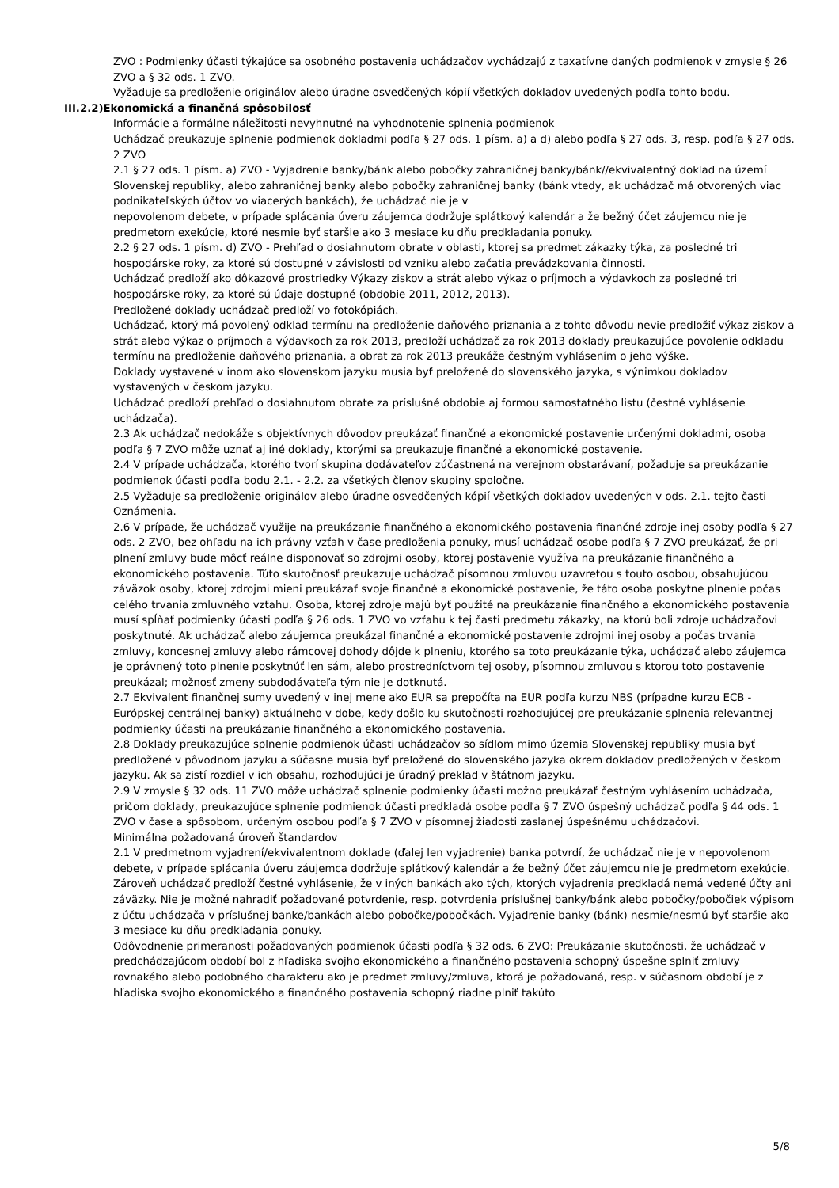ZVO : Podmienky účasti týkajúce sa osobného postavenia uchádzačov vychádzajú z taxatívne daných podmienok v zmysle § 26 ZVO a § 32 ods. 1 ZVO.
Vyžaduje sa predloženie originálov alebo úradne osvedčených kópií všetkých dokladov uvedených podľa tohto bodu.
III.2.2)Ekonomická a finančná spôsobilosť
Informácie a formálne náležitosti nevyhnutné na vyhodnotenie splnenia podmienok
Uchádzač preukazuje splnenie podmienok dokladmi podľa § 27 ods. 1 písm. a) a d) alebo podľa § 27 ods. 3, resp. podľa § 27 ods. 2 ZVO
2.1 § 27 ods. 1 písm. a) ZVO - Vyjadrenie banky/bánk alebo pobočky zahraničnej banky/bánk//ekvivalentný doklad na území Slovenskej republiky, alebo zahraničnej banky alebo pobočky zahraničnej banky (bánk vtedy, ak uchádzač má otvorených viac podnikateľských účtov vo viacerých bankách), že uchádzač nie je v
nepovolenom debete, v prípade splácania úveru záujemca dodržuje splátkový kalendár a že bežný účet záujemcu nie je predmetom exekúcie, ktoré nesmie byť staršie ako 3 mesiace ku dňu predkladania ponuky.
2.2 § 27 ods. 1 písm. d) ZVO - Prehľad o dosiahnutom obrate v oblasti, ktorej sa predmet zákazky týka, za posledné tri hospodárske roky, za ktoré sú dostupné v závislosti od vzniku alebo začatia prevádzkovania činnosti.
Uchádzač predloží ako dôkazové prostriedky Výkazy ziskov a strát alebo výkaz o príjmoch a výdavkoch za posledné tri hospodárske roky, za ktoré sú údaje dostupné (obdobie 2011, 2012, 2013).
Predložené doklady uchádzač predloží vo fotokópiách.
Uchádzač, ktorý má povolený odklad termínu na predloženie daňového priznania a z tohto dôvodu nevie predložiť výkaz ziskov a strát alebo výkaz o príjmoch a výdavkoch za rok 2013, predloží uchádzač za rok 2013 doklady preukazujúce povolenie odkladu termínu na predloženie daňového priznania, a obrat za rok 2013 preukáže čestným vyhlásením o jeho výške.
Doklady vystavené v inom ako slovenskom jazyku musia byť preložené do slovenského jazyka, s výnimkou dokladov vystavených v českom jazyku.
Uchádzač predloží prehľad o dosiahnutom obrate za príslušné obdobie aj formou samostatného listu (čestné vyhlásenie uchádzača).
2.3 Ak uchádzač nedokáže s objektívnych dôvodov preukázať finančné a ekonomické postavenie určenými dokladmi, osoba podľa § 7 ZVO môže uznať aj iné doklady, ktorými sa preukazuje finančné a ekonomické postavenie.
2.4 V prípade uchádzača, ktorého tvorí skupina dodávateľov zúčastnená na verejnom obstarávaní, požaduje sa preukázanie podmienok účasti podľa bodu 2.1. - 2.2. za všetkých členov skupiny spoločne.
2.5 Vyžaduje sa predloženie originálov alebo úradne osvedčených kópií všetkých dokladov uvedených v ods. 2.1. tejto časti Oznámenia.
2.6 V prípade, že uchádzač využije na preukázanie finančného a ekonomického postavenia finančné zdroje inej osoby podľa § 27 ods. 2 ZVO, bez ohľadu na ich právny vzťah v čase predloženia ponuky, musí uchádzač osobe podľa § 7 ZVO preukázať, že pri plnení zmluvy bude môcť reálne disponovať so zdrojmi osoby, ktorej postavenie využíva na preukázanie finančného a ekonomického postavenia. Túto skutočnosť preukazuje uchádzač písomnou zmluvou uzavretou s touto osobou, obsahujúcou záväzok osoby, ktorej zdrojmi mieni preukázať svoje finančné a ekonomické postavenie, že táto osoba poskytne plnenie počas celého trvania zmluvného vzťahu. Osoba, ktorej zdroje majú byť použité na preukázanie finančného a ekonomického postavenia musí spĺňať podmienky účasti podľa § 26 ods. 1 ZVO vo vzťahu k tej časti predmetu zákazky, na ktorú boli zdroje uchádzačovi poskytnuté. Ak uchádzač alebo záujemca preukázal finančné a ekonomické postavenie zdrojmi inej osoby a počas trvania zmluvy, koncesnej zmluvy alebo rámcovej dohody dôjde k plneniu, ktorého sa toto preukázanie týka, uchádzač alebo záujemca je oprávnený toto plnenie poskytnúť len sám, alebo prostredníctvom tej osoby, písomnou zmluvou s ktorou toto postavenie preukázal; možnosť zmeny subdodávateľa tým nie je dotknutá.
2.7 Ekvivalent finančnej sumy uvedený v inej mene ako EUR sa prepočíta na EUR podľa kurzu NBS (prípadne kurzu ECB - Európskej centrálnej banky) aktuálneho v dobe, kedy došlo ku skutočnosti rozhodujúcej pre preukázanie splnenia relevantnej podmienky účasti na preukázanie finančného a ekonomického postavenia.
2.8 Doklady preukazujúce splnenie podmienok účasti uchádzačov so sídlom mimo územia Slovenskej republiky musia byť predložené v pôvodnom jazyku a súčasne musia byť preložené do slovenského jazyka okrem dokladov predložených v českom jazyku. Ak sa zistí rozdiel v ich obsahu, rozhodujúci je úradný preklad v štátnom jazyku.
2.9 V zmysle § 32 ods. 11 ZVO môže uchádzač splnenie podmienky účasti možno preukázať čestným vyhlásením uchádzača, pričom doklady, preukazujúce splnenie podmienok účasti predkladá osobe podľa § 7 ZVO úspešný uchádzač podľa § 44 ods. 1 ZVO v čase a spôsobom, určeným osobou podľa § 7 ZVO v písomnej žiadosti zaslanej úspešnému uchádzačovi.
Minimálna požadovaná úroveň štandardov
2.1 V predmetnom vyjadrení/ekvivalentnom doklade (ďalej len vyjadrenie) banka potvrdí, že uchádzač nie je v nepovolenom debete, v prípade splácania úveru záujemca dodržuje splátkový kalendár a že bežný účet záujemcu nie je predmetom exekúcie. Zároveň uchádzač predloží čestné vyhlásenie, že v iných bankách ako tých, ktorých vyjadrenia predkladá nemá vedené účty ani záväzky. Nie je možné nahradiť požadované potvrdenie, resp. potvrdenia príslušnej banky/bánk alebo pobočky/pobočiek výpisom z účtu uchádzača v príslušnej banke/bankách alebo pobočke/pobočkách. Vyjadrenie banky (bánk) nesmie/nesmú byť staršie ako 3 mesiace ku dňu predkladania ponuky.
Odôvodnenie primeranosti požadovaných podmienok účasti podľa § 32 ods. 6 ZVO: Preukázanie skutočnosti, že uchádzač v predchádzajúcom období bol z hľadiska svojho ekonomického a finančného postavenia schopný úspešne splniť zmluvy rovnakého alebo podobného charakteru ako je predmet zmluvy/zmluva, ktorá je požadovaná, resp. v súčasnom období je z hľadiska svojho ekonomického a finančného postavenia schopný riadne plniť takúto
5/8